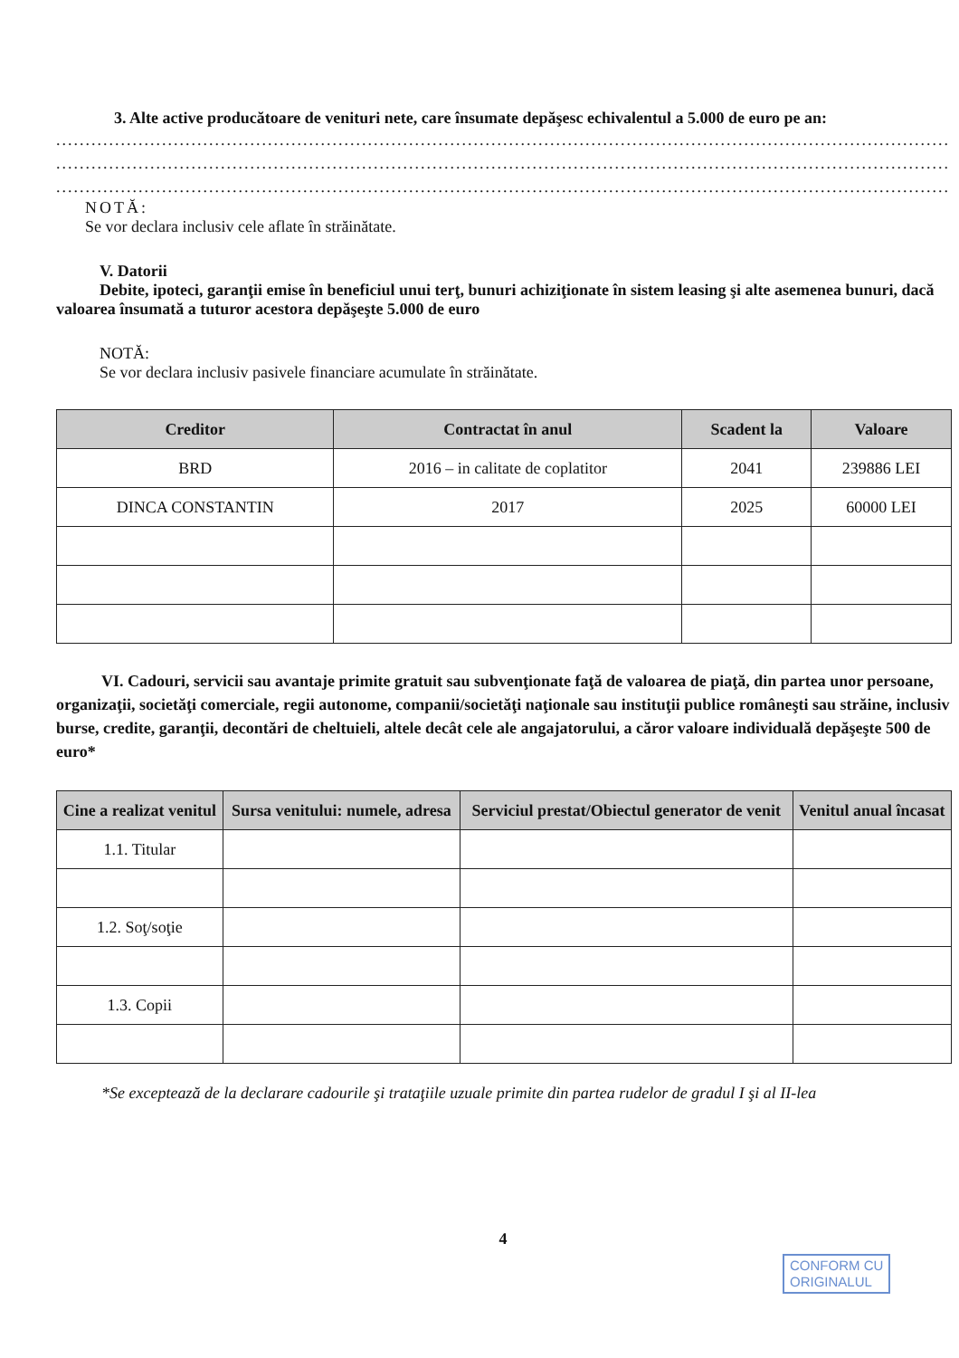3. Alte active producătoare de venituri nete, care însumate depăşesc echivalentul a 5.000 de euro pe an:
............................................................................................................................................................
............................................................................................................................................................
............................................................................................................................................................
NOTĂ:
Se vor declara inclusiv cele aflate în străinătate.
V. Datorii
Debite, ipoteci, garanţii emise în beneficiul unui terţ, bunuri achiziţionate în sistem leasing şi alte asemenea bunuri, dacă valoarea însumată a tuturor acestora depăşeşte 5.000 de euro
NOTĂ:
Se vor declara inclusiv pasivele financiare acumulate în străinătate.
| Creditor | Contractat în anul | Scadent la | Valoare |
| --- | --- | --- | --- |
| BRD | 2016 – in calitate de coplatitor | 2041 | 239886 LEI |
| DINCA CONSTANTIN | 2017 | 2025 | 60000 LEI |
VI. Cadouri, servicii sau avantaje primite gratuit sau subvenţionate faţă de valoarea de piaţă, din partea unor persoane, organizaţii, societăţi comerciale, regii autonome, companii/societăţi naţionale sau instituţii publice româneşti sau străine, inclusiv burse, credite, garanţii, decontări de cheltuieli, altele decât cele ale angajatorului, a căror valoare individuală depăşeşte 500 de euro*
| Cine a realizat venitul | Sursa venitului: numele, adresa | Serviciul prestat/Obiectul generator de venit | Venitul anual încasat |
| --- | --- | --- | --- |
| 1.1. Titular | | | |
| 1.2. Soţ/soţie | | | |
| 1.3. Copii | | | |
*Se exceptează de la declarare cadourile şi trataţiile uzuale primite din partea rudelor de gradul I şi al II-lea
4
CONFORM CU
ORIGINALUL